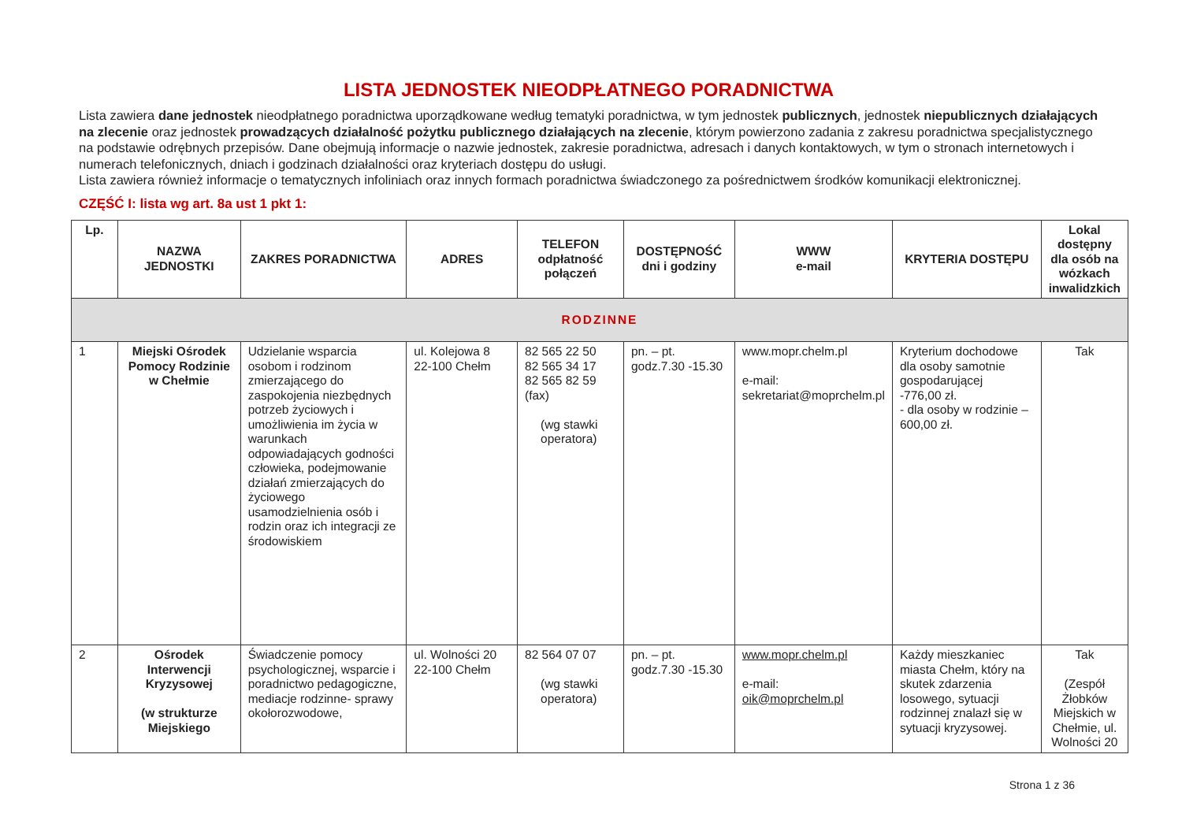LISTA JEDNOSTEK NIEODPŁATNEGO PORADNICTWA
Lista zawiera dane jednostek nieodpłatnego poradnictwa uporządkowane według tematyki poradnictwa, w tym jednostek publicznych, jednostek niepublicznych działających na zlecenie oraz jednostek prowadzących działalność pożytku publicznego działających na zlecenie, którym powierzono zadania z zakresu poradnictwa specjalistycznego na podstawie odrębnych przepisów. Dane obejmują informacje o nazwie jednostek, zakresie poradnictwa, adresach i danych kontaktowych, w tym o stronach internetowych i numerach telefonicznych, dniach i godzinach działalności oraz kryteriach dostępu do usługi.
Lista zawiera również informacje o tematycznych infoliniach oraz innych formach poradnictwa świadczonego za pośrednictwem środków komunikacji elektronicznej.
CZĘŚĆ I: lista wg art. 8a ust 1 pkt 1:
| Lp. | NAZWA JEDNOSTKI | ZAKRES PORADNICTWA | ADRES | TELEFON odpłatność połączeń | DOSTĘPNOŚĆ dni i godziny | WWW e-mail | KRYTERIA DOSTĘPU | Lokal dostępny dla osób na wózkach inwalidzkich |
| --- | --- | --- | --- | --- | --- | --- | --- | --- |
| RODZINNE | | | | | | | | |
| 1 | Miejski Ośrodek Pomocy Rodzinie w Chełmie | Udzielanie wsparcia osobom i rodzinom zmierzającego do zaspokojenia niezbędnych potrzeb życiowych i umożliwienia im życia w warunkach odpowiadających godności człowieka, podejmowanie działań zmierzających do życiowego usamodzielnienia osób i rodzin oraz ich integracji ze środowiskiem | ul. Kolejowa 8 22-100 Chełm | 82 565 22 50 82 565 34 17 82 565 82 59 (fax) (wg stawki operatora) | pn. – pt. godz.7.30 -15.30 | www.mopr.chelm.pl e-mail: sekretariat@moprchelm.pl | Kryterium dochodowe dla osoby samotnie gospodarującej -776,00 zł. - dla osoby w rodzinie – 600,00 zł. | Tak |
| 2 | Ośrodek Interwencji Kryzysowej (w strukturze Miejskiego | Świadczenie pomocy psychologicznej, wsparcie i poradnictwo pedagogiczne, mediacje rodzinne- sprawy okołorozwodowe, | ul. Wolności 20 22-100 Chełm | 82 564 07 07 (wg stawki operatora) | pn. – pt. godz.7.30 -15.30 | www.mopr.chelm.pl e-mail: oik@moprchelm.pl | Każdy mieszkaniec miasta Chełm, który na skutek zdarzenia losowego, sytuacji rodzinnej znalazł się w sytuacji kryzysowej. | Tak (Zespół Żłobków Miejskich w Chełmie, ul. Wolności 20 |
Strona 1 z 36